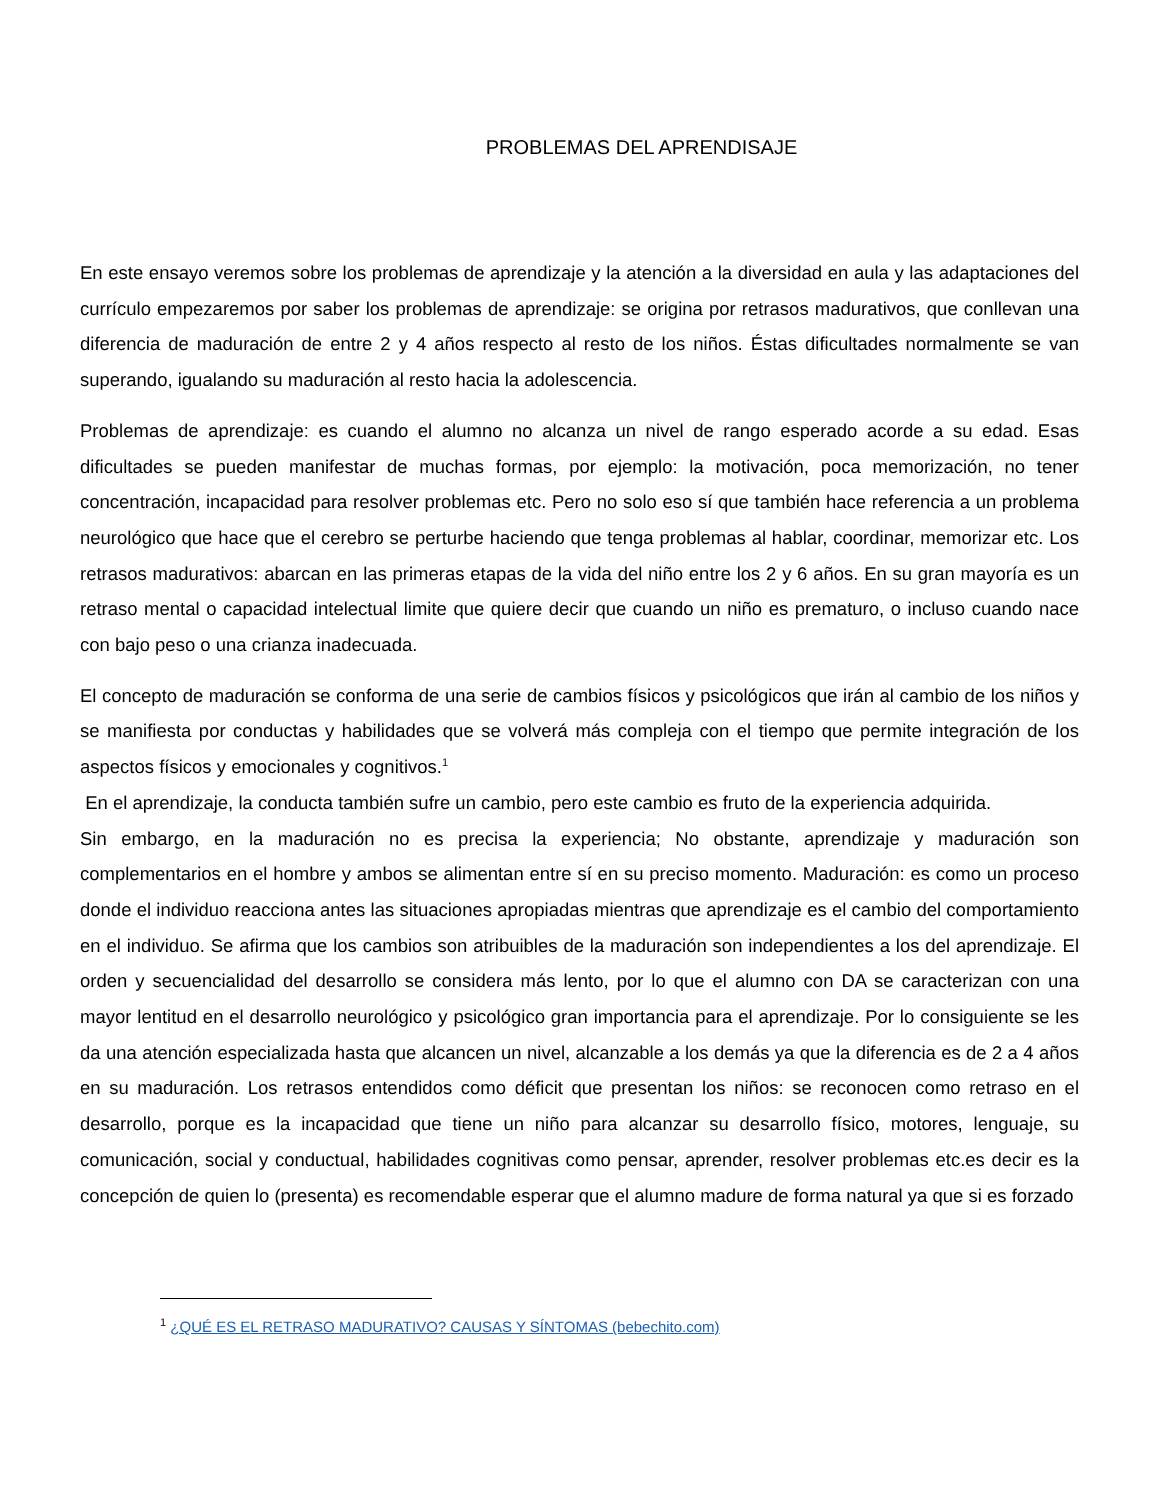PROBLEMAS DEL APRENDISAJE
En este ensayo veremos sobre los problemas de aprendizaje y la atención a la diversidad en aula y las adaptaciones del currículo empezaremos por saber los problemas de aprendizaje: se origina por retrasos madurativos, que conllevan una diferencia de maduración de entre 2 y 4 años respecto al resto de los niños. Éstas dificultades normalmente se van superando, igualando su maduración al resto hacia la adolescencia.
Problemas de aprendizaje: es cuando el alumno no alcanza un nivel de rango esperado acorde a su edad. Esas dificultades se pueden manifestar de muchas formas, por ejemplo: la motivación, poca memorización, no tener concentración, incapacidad para resolver problemas etc. Pero no solo eso sí que también hace referencia a un problema neurológico que hace que el cerebro se perturbe haciendo que tenga problemas al hablar, coordinar, memorizar etc. Los retrasos madurativos: abarcan en las primeras etapas de la vida del niño entre los 2 y 6 años. En su gran mayoría es un retraso mental o capacidad intelectual limite que quiere decir que cuando un niño es prematuro, o incluso cuando nace con bajo peso o una crianza inadecuada.
El concepto de maduración se conforma de una serie de cambios físicos y psicológicos que irán al cambio de los niños y se manifiesta por conductas y habilidades que se volverá más compleja con el tiempo que permite integración de los aspectos físicos y emocionales y cognitivos.<sup>1</sup>
En el aprendizaje, la conducta también sufre un cambio, pero este cambio es fruto de la experiencia adquirida.
Sin embargo, en la maduración no es precisa la experiencia; No obstante, aprendizaje y maduración son complementarios en el hombre y ambos se alimentan entre sí en su preciso momento. Maduración: es como un proceso donde el individuo reacciona antes las situaciones apropiadas mientras que aprendizaje es el cambio del comportamiento en el individuo. Se afirma que los cambios son atribuibles de la maduración son independientes a los del aprendizaje. El orden y secuencialidad del desarrollo se considera más lento, por lo que el alumno con DA se caracterizan con una mayor lentitud en el desarrollo neurológico y psicológico gran importancia para el aprendizaje. Por lo consiguiente se les da una atención especializada hasta que alcancen un nivel, alcanzable a los demás ya que la diferencia es de 2 a 4 años en su maduración. Los retrasos entendidos como déficit que presentan los niños: se reconocen como retraso en el desarrollo, porque es la incapacidad que tiene un niño para alcanzar su desarrollo físico, motores, lenguaje, su comunicación, social y conductual, habilidades cognitivas como pensar, aprender, resolver problemas etc.es decir es la concepción de quien lo (presenta) es recomendable esperar que el alumno madure de forma natural ya que si es forzado
<sup>1</sup> ¿QUÉ ES EL RETRASO MADURATIVO? CAUSAS Y SÍNTOMAS (bebechito.com)